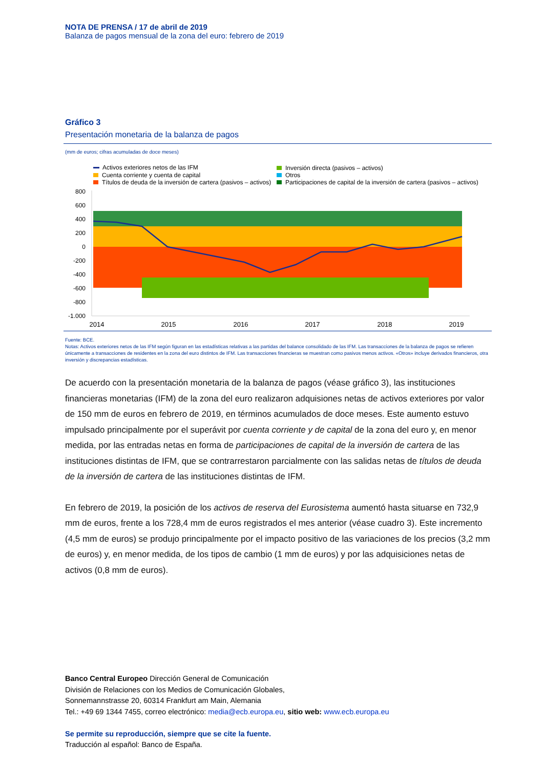NOTA DE PRENSA / 17 de abril de 2019
Balanza de pagos mensual de la zona del euro: febrero de 2019
Gráfico 3
Presentación monetaria de la balanza de pagos
(mm de euros; cifras acumuladas de doce meses)
Activos exteriores netos de las IFM
Cuenta corriente y cuenta de capital
Títulos de deuda de la inversión de cartera (pasivos – activos)
Inversión directa (pasivos – activos)
Otros
Participaciones de capital de la inversión de cartera (pasivos – activos)
800
600
400
200
0
-200
-400
-600
-800
-1.000
2014
2015
2016
2017
2018
2019
Fuente: BCE.
Notas: Activos exteriores netos de las IFM según figuran en las estadísticas relativas a las partidas del balance consolidado de las IFM. Las transacciones de la balanza de pagos se refieren únicamente a transacciones de residentes en la zona del euro distintos de IFM. Las transacciones financieras se muestran como pasivos menos activos. «Otros» incluye derivados financieros, otra inversión y discrepancias estadísticas.
De acuerdo con la presentación monetaria de la balanza de pagos (véase gráfico 3), las instituciones financieras monetarias (IFM) de la zona del euro realizaron adquisiones netas de activos exteriores por valor de 150 mm de euros en febrero de 2019, en términos acumulados de doce meses. Este aumento estuvo impulsado principalmente por el superávit por cuenta corriente y de capital de la zona del euro y, en menor medida, por las entradas netas en forma de participaciones de capital de la inversión de cartera de las instituciones distintas de IFM, que se contrarrestaron parcialmente con las salidas netas de títulos de deuda de la inversión de cartera de las instituciones distintas de IFM.
En febrero de 2019, la posición de los activos de reserva del Eurosistema aumentó hasta situarse en 732,9 mm de euros, frente a los 728,4 mm de euros registrados el mes anterior (véase cuadro 3). Este incremento (4,5 mm de euros) se produjo principalmente por el impacto positivo de las variaciones de los precios (3,2 mm de euros) y, en menor medida, de los tipos de cambio (1 mm de euros) y por las adquisiciones netas de activos (0,8 mm de euros).
Banco Central Europeo Dirección General de Comunicación
División de Relaciones con los Medios de Comunicación Globales,
Sonnemannstrasse 20, 60314 Frankfurt am Main, Alemania
Tel.: +49 69 1344 7455, correo electrónico: media@ecb.europa.eu, sitio web: www.ecb.europa.eu
Se permite su reproducción, siempre que se cite la fuente.
Traducción al español: Banco de España.